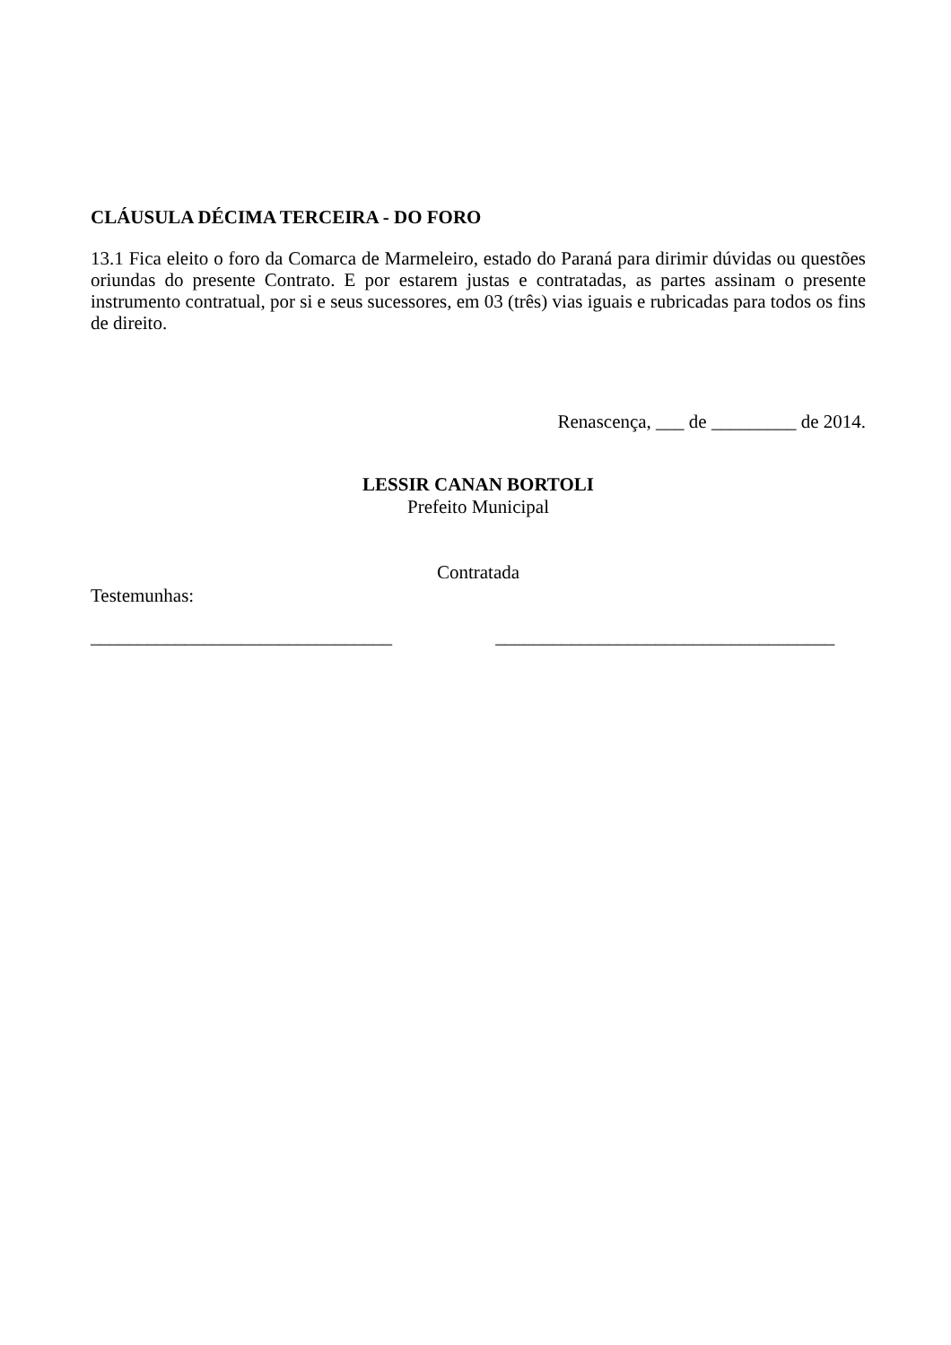CLÁUSULA DÉCIMA TERCEIRA - DO FORO
13.1 Fica eleito o foro da Comarca de Marmeleiro, estado do Paraná para dirimir dúvidas ou questões oriundas do presente Contrato. E por estarem justas e contratadas, as partes assinam o presente instrumento contratual, por si e seus sucessores, em 03 (três) vias iguais e rubricadas para todos os fins de direito.
Renascença, ___ de _________ de 2014.
LESSIR CANAN BORTOLI
Prefeito Municipal
Contratada
Testemunhas:
________________________________ ____________________________________